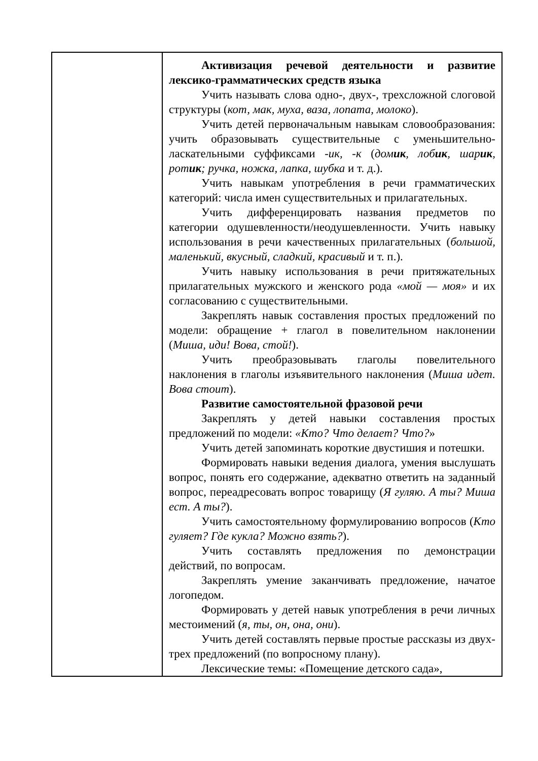| | Активизация речевой деятельности и развитие лексико-грамматических средств языка Учить называть слова одно-, двух-, трехсложной слоговой структуры ( кот, мак, муха, ваза, лопата, молоко ). Учить детей первоначальным навыкам словообразования: учить образовывать существительные с уменьшительно-ласкательными суффиксами -ик, -к ( дом ик , лоб ик , шар ик , рот ик ; ручка, ножка, лапка, шубка и т. д.). Учить навыкам употребления в речи грамматических категорий: числа имен существительных и прилагательных. Учить дифференцировать названия предметов по категории одушевленности/неодушевленности. Учить навыку использования в речи качественных прилагательных ( большой, маленький, вкусный, сладкий, красивый и т. п.). Учить навыку использования в речи притяжательных прилагательных мужского и женского рода «мой — моя» и их согласованию с существительными. Закреплять навык составления простых предложений по модели: обращение + глагол в повелительном наклонении ( Миша, иди! Вова, стой! ). Учить преобразовывать глаголы повелительного наклонения в глаголы изъявительного наклонения ( Миша идет. Вова стоит ). Развитие самостоятельной фразовой речи Закреплять у детей навыки составления простых предложений по модели: «Кто? Что делает? Что? » Учить детей запоминать короткие двустишия и потешки. Формировать навыки ведения диалога, умения выслушать вопрос, понять его содержание, адекватно ответить на заданный вопрос, переадресовать вопрос товарищу ( Я гуляю. А ты? Миша ест. А ты? ). Учить самостоятельному формулированию вопросов ( Кто гуляет? Где кукла? Можно взять? ). Учить составлять предложения по демонстрации действий, по вопросам. Закреплять умение заканчивать предложение, начатое логопедом. Формировать у детей навык употребления в речи личных местоимений ( я, ты, он, она, они ). Учить детей составлять первые простые рассказы из двух-трех предложений (по вопросному плану). Лексические темы: «Помещение детского сада», |